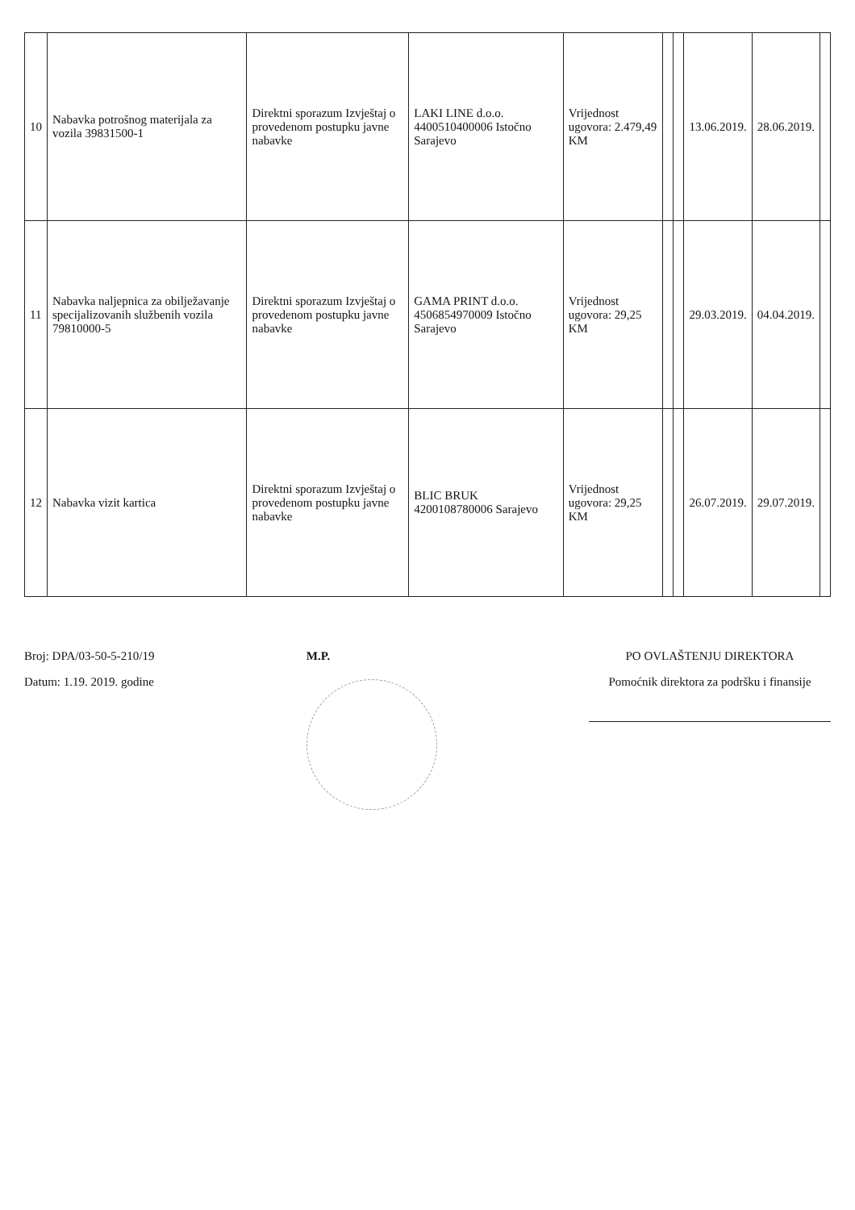| 10 | Nabavka potrošnog materijala za vozila 39831500-1 | Direktni sporazum Izvještaj o provedenom postupku javne nabavke | LAKI LINE d.o.o. 4400510400006 Istočno Sarajevo | Vrijednost ugovora: 2.479,49 KM | | | 13.06.2019. | 28.06.2019. | |
| 11 | Nabavka naljepnica za obilježavanje specijalizovanih službenih vozila 79810000-5 | Direktni sporazum Izvještaj o provedenom postupku javne nabavke | GAMA PRINT d.o.o. 4506854970009 Istočno Sarajevo | Vrijednost ugovora: 29,25 KM | | | 29.03.2019. | 04.04.2019. | |
| 12 | Nabavka vizit kartica | Direktni sporazum Izvještaj o provedenom postupku javne nabavke | BLIC BRUK 4200108780006 Sarajevo | Vrijednost ugovora: 29,25 KM | | | 26.07.2019. | 29.07.2019. | |
Broj: DPA/03-50-5-210/19
Datum: 1.19. 2019. godine
M.P. PO OVLAŠTENJU DIREKTORA
Pomoćnik direktora za podršku i finansije